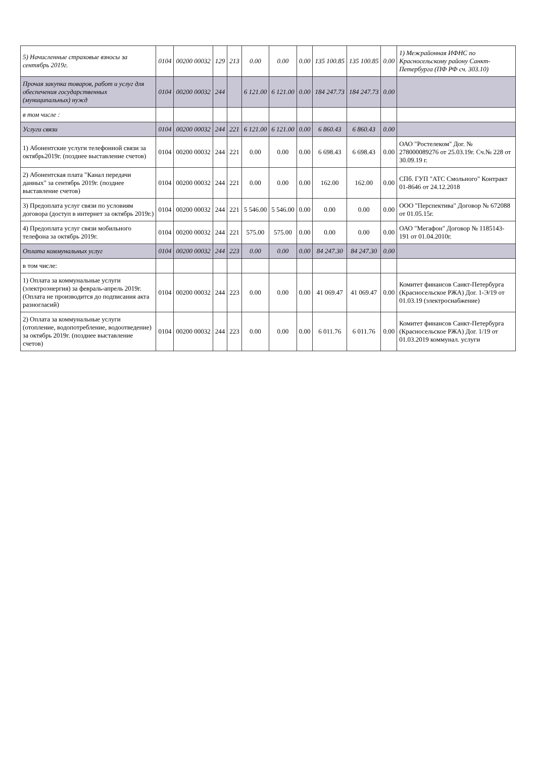| 5) Начисленные страховые взносы за сентябрь 2019г. | 0104 | 00200 00032 | 129 | 213 | 0.00 | 0.00 | 0.00 | 135 100.85 | 135 100.85 | 0.00 | 1) Межрайонная ИФНС по Красносельскому району Санкт-Петербурга (ПФ РФ сч. 303.10) |
| Прочая закупка товаров, работ и услуг для обеспечения государственных (муниципальных) нужд | 0104 | 00200 00032 | 244 | | 6 121.00 | 6 121.00 | 0.00 | 184 247.73 | 184 247.73 | 0.00 | |
| в том числе : | | | | | | | | | | | |
| Услуги связи | 0104 | 00200 00032 | 244 | 221 | 6 121.00 | 6 121.00 | 0.00 | 6 860.43 | 6 860.43 | 0.00 | |
| 1) Абонентские услуги телефонной связи за октябрь2019г. (позднее выставление счетов) | 0104 | 00200 00032 | 244 | 221 | 0.00 | 0.00 | 0.00 | 6 698.43 | 6 698.43 | 0.00 | ОАО "Ростелеком" Дог. № 278000089276 от 25.03.19г. Сч.№ 228 от 30.09.19 г. |
| 2) Абонентская плата "Канал передачи данных" за сентябрь 2019г. (позднее выставление счетов) | 0104 | 00200 00032 | 244 | 221 | 0.00 | 0.00 | 0.00 | 162.00 | 162.00 | 0.00 | СПб. ГУП "АТС Смольного" Контракт 01-8646 от 24.12.2018 |
| 3) Предоплата услуг связи по условиям договора (доступ в интернет за октябрь 2019г.) | 0104 | 00200 00032 | 244 | 221 | 5 546.00 | 5 546.00 | 0.00 | 0.00 | 0.00 | 0.00 | ООО "Перспектива" Договор № 672088 от 01.05.15г. |
| 4) Предоплата услуг связи мобильного телефона за октябрь 2019г. | 0104 | 00200 00032 | 244 | 221 | 575.00 | 575.00 | 0.00 | 0.00 | 0.00 | 0.00 | ОАО "Мегафон" Договор № 1185143-191 от 01.04.2010г. |
| Оплата коммунальных услуг | 0104 | 00200 00032 | 244 | 223 | 0.00 | 0.00 | 0.00 | 84 247.30 | 84 247.30 | 0.00 | |
| в том числе: | | | | | | | | | | | |
| 1) Оплата за коммунальные услуги (электроэнергия) за февраль-апрель 2019г.(Оплата не производится до подписания акта разногласий) | 0104 | 00200 00032 | 244 | 223 | 0.00 | 0.00 | 0.00 | 41 069.47 | 41 069.47 | 0.00 | Комитет финансов Санкт-Петербурга (Красносельское РЖА) Дог. 1-Э/19 от 01.03.19 (электроснабжение) |
| 2) Оплата за коммунальные услуги (отопление, водопотребление, водоотведение) за октябрь 2019г. (позднее выставление счетов) | 0104 | 00200 00032 | 244 | 223 | 0.00 | 0.00 | 0.00 | 6 011.76 | 6 011.76 | 0.00 | Комитет финансов Санкт-Петербурга (Красносельское РЖА) Дог. 1/19 от 01.03.2019 коммунал. услуги |